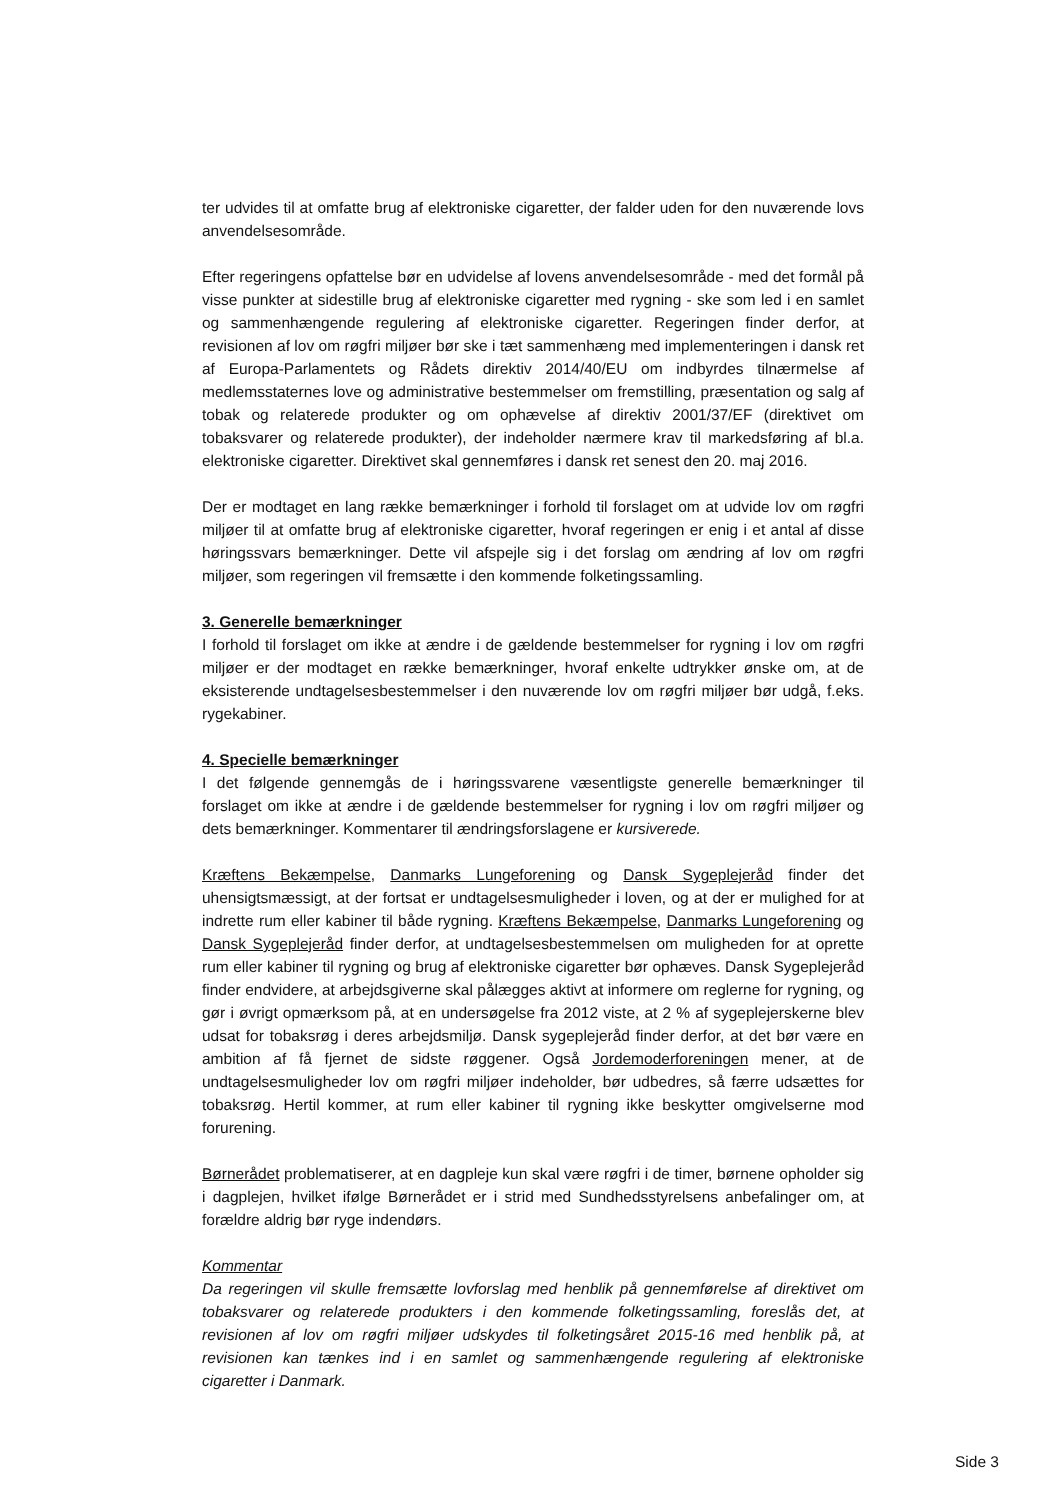ter udvides til at omfatte brug af elektroniske cigaretter, der falder uden for den nuværende lovs anvendelsesområde.
Efter regeringens opfattelse bør en udvidelse af lovens anvendelsesområde - med det formål på visse punkter at sidestille brug af elektroniske cigaretter med rygning - ske som led i en samlet og sammenhængende regulering af elektroniske cigaretter. Regeringen finder derfor, at revisionen af lov om røgfri miljøer bør ske i tæt sammenhæng med implementeringen i dansk ret af Europa-Parlamentets og Rådets direktiv 2014/40/EU om indbyrdes tilnærmelse af medlemsstaternes love og administrative bestemmelser om fremstilling, præsentation og salg af tobak og relaterede produkter og om ophævelse af direktiv 2001/37/EF (direktivet om tobaksvarer og relaterede produkter), der indeholder nærmere krav til markedsføring af bl.a. elektroniske cigaretter. Direktivet skal gennemføres i dansk ret senest den 20. maj 2016.
Der er modtaget en lang række bemærkninger i forhold til forslaget om at udvide lov om røgfri miljøer til at omfatte brug af elektroniske cigaretter, hvoraf regeringen er enig i et antal af disse høringssvars bemærkninger. Dette vil afspejle sig i det forslag om ændring af lov om røgfri miljøer, som regeringen vil fremsætte i den kommende folketingssamling.
3. Generelle bemærkninger
I forhold til forslaget om ikke at ændre i de gældende bestemmelser for rygning i lov om røgfri miljøer er der modtaget en række bemærkninger, hvoraf enkelte udtrykker ønske om, at de eksisterende undtagelsesbestemmelser i den nuværende lov om røgfri miljøer bør udgå, f.eks. rygekabiner.
4. Specielle bemærkninger
I det følgende gennemgås de i høringssvarene væsentligste generelle bemærkninger til forslaget om ikke at ændre i de gældende bestemmelser for rygning i lov om røgfri miljøer og dets bemærkninger. Kommentarer til ændringsforslagene er kursiverede.
Kræftens Bekæmpelse, Danmarks Lungeforening og Dansk Sygeplejeråd finder det uhensigtsmæssigt, at der fortsat er undtagelsesmuligheder i loven, og at der er mulighed for at indrette rum eller kabiner til både rygning. Kræftens Bekæmpelse, Danmarks Lungeforening og Dansk Sygeplejeråd finder derfor, at undtagelsesbestemmelsen om muligheden for at oprette rum eller kabiner til rygning og brug af elektroniske cigaretter bør ophæves. Dansk Sygeplejeråd finder endvidere, at arbejdsgiverne skal pålægges aktivt at informere om reglerne for rygning, og gør i øvrigt opmærksom på, at en undersøgelse fra 2012 viste, at 2 % af sygeplejerskerne blev udsat for tobaksrøg i deres arbejdsmiljø. Dansk sygeplejeråd finder derfor, at det bør være en ambition af få fjernet de sidste røggener. Også Jordemoderforeningen mener, at de undtagelsesmuligheder lov om røgfri miljøer indeholder, bør udbedres, så færre udsættes for tobaksrøg. Hertil kommer, at rum eller kabiner til rygning ikke beskytter omgivelserne mod forurening.
Børnerådet problematiserer, at en dagpleje kun skal være røgfri i de timer, børnene opholder sig i dagplejen, hvilket ifølge Børnerådet er i strid med Sundhedsstyrelsens anbefalinger om, at forældre aldrig bør ryge indendørs.
Kommentar
Da regeringen vil skulle fremsætte lovforslag med henblik på gennemførelse af direktivet om tobaksvarer og relaterede produkters i den kommende folketingssamling, foreslås det, at revisionen af lov om røgfri miljøer udskydes til folketingsåret 2015-16 med henblik på, at revisionen kan tænkes ind i en samlet og sammenhængende regulering af elektroniske cigaretter i Danmark.
Side 3